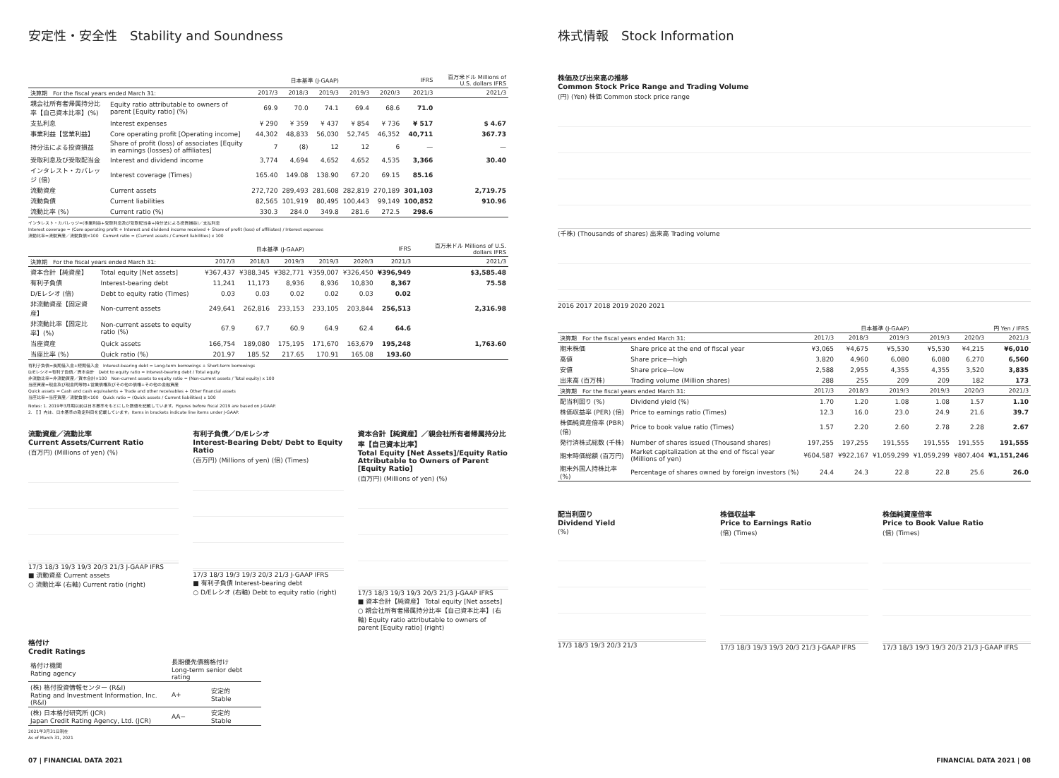安定性・安全性　Stability and Soundness
| | | 日本基準 (J-GAAP) | | | IFRS | | | 百万米ドル Millions of U.S. dollars IFRS |
| --- | --- | --- | --- | --- | --- | --- | --- | --- |
| 決算期 For the fiscal years ended March 31: | | 2017/3 | 2018/3 | 2019/3 | 2019/3 | 2020/3 | 2021/3 | 2021/3 |
| 親会社所有者帰属持分比率【自己資本比率】(%) | Equity ratio attributable to owners of parent [Equity ratio] (%) | 69.9 | 70.0 | 74.1 | 69.4 | 68.6 | 71.0 | |
| 支払利息 | Interest expenses | ¥ 290 | ¥ 359 | ¥ 437 | ¥ 854 | ¥ 736 | ¥ 517 | $ 4.67 |
| 事業利益【営業利益】 | Core operating profit [Operating income] | 44,302 | 48,833 | 56,030 | 52,745 | 46,352 | 40,711 | 367.73 |
| 持分法による投資損益 | Share of profit (loss) of associates [Equity in earnings (losses) of affiliates] | 7 | (8) | 12 | 12 | 6 | — | — |
| 受取利息及び受取配当金 | Interest and dividend income | 3,774 | 4,694 | 4,652 | 4,652 | 4,535 | 3,366 | 30.40 |
| インタレスト・カバレッジ (倍) | Interest coverage (Times) | 165.40 | 149.08 | 138.90 | 67.20 | 69.15 | 85.16 | |
| 流動資産 | Current assets | 272,720 | 289,493 | 281,608 | 282,819 | 270,189 | 301,103 | 2,719.75 |
| 流動負債 | Current liabilities | 82,565 | 101,919 | 80,495 | 100,443 | 99,149 | 100,852 | 910.96 |
| 流動比率 (%) | Current ratio (%) | 330.3 | 284.0 | 349.8 | 281.6 | 272.5 | 298.6 | |
インタレスト・カバレッジ=(事業利益+受取利息及び受取配当金+持分法による投資損益)／支払利息
Interest coverage = (Core operating profit + Interest and dividend income received + Share of profit (loss) of affiliates) / Interest expenses
流動比率=流動資産／流動負債×100　Current ratio = (Current assets / Current liabilities) x 100
| | | 日本基準 (J-GAAP) | | | IFRS | | | 百万米ドル Millions of U.S. dollars IFRS |
| --- | --- | --- | --- | --- | --- | --- | --- | --- |
| 決算期 For the fiscal years ended March 31: | | 2017/3 | 2018/3 | 2019/3 | 2019/3 | 2020/3 | 2021/3 | 2021/3 |
| 資本合計【純資産】 | Total equity [Net assets] | ¥367,437 | ¥388,345 | ¥382,771 | ¥359,007 | ¥326,450 | ¥396,949 | $3,585.48 |
| 有利子負債 | Interest-bearing debt | 11,241 | 11,173 | 8,936 | 8,936 | 10,830 | 8,367 | 75.58 |
| D/Eレシオ (倍) | Debt to equity ratio (Times) | 0.03 | 0.03 | 0.02 | 0.02 | 0.03 | 0.02 | |
| 非流動資産【固定資産】 | Non-current assets | 249,641 | 262,816 | 233,153 | 233,105 | 203,844 | 256,513 | 2,316.98 |
| 非流動比率【固定比率】(%) | Non-current assets to equity ratio (%) | 67.9 | 67.7 | 60.9 | 64.9 | 62.4 | 64.6 | |
| 当座資産 | Quick assets | 166,754 | 189,080 | 175,195 | 171,670 | 163,679 | 195,248 | 1,763.60 |
| 当座比率 (%) | Quick ratio (%) | 201.97 | 185.52 | 217.65 | 170.91 | 165.08 | 193.60 | |
有利子負債=長期借入金+短期借入金　Interest-bearing debt = Long-term borrowings + Short-term borrowings
D/Eレシオ=有利子負債／資本合計　Debt to equity ratio = Interest-bearing debt / Total equity
非流動比率=非流動資産／資本合計×100　Non-current assets to equity ratio = (Non-current assets / Total equity) x 100
当座資産=現金及び現金同等物+営業債権及びその他の債権+その他の金融資産
Quick assets = Cash and cash equivalents + Trade and other receivables + Other financial assets
当座比率=当座資産／流動負債×100　Quick ratio = (Quick assets / Current liabilities) x 100
Notes: 1. 2019年3月期以前は日本基準をもとにした数値を記載しています。Figures before fiscal 2019 are based on J-GAAP.
2. 【 】内は、日本基準の勘定科目を記載しています。Items in brackets indicate line items under J-GAAP.
流動資産／流動比率
Current Assets/Current Ratio
(百万円) (Millions of yen) (%)
17/3 18/3 19/3 19/3 20/3 21/3 J-GAAP IFRS
■ 流動資産 Current assets
○ 流動比率 (右軸) Current ratio (right)
有利子負債／D/Eレシオ
Interest-Bearing Debt/ Debt to Equity Ratio
(百万円) (Millions of yen) (倍) (Times)
17/3 18/3 19/3 19/3 20/3 21/3 J-GAAP IFRS
■ 有利子負債 Interest-bearing debt
○ D/Eレシオ (右軸) Debt to equity ratio (right)
資本合計【純資産】／親会社所有者帰属持分比率【自己資本比率】
Total Equity [Net Assets]/Equity Ratio Attributable to Owners of Parent [Equity Ratio]
(百万円) (Millions of yen) (%)
17/3 18/3 19/3 19/3 20/3 21/3 J-GAAP IFRS
■ 資本合計【純資産】 Total equity [Net assets]
○ 親会社所有者帰属持分比率【自己資本比率】(右軸) Equity ratio attributable to owners of parent [Equity ratio] (right)
格付け
Credit Ratings
| 格付け機関 Rating agency | 長期優先債務格付け Long-term senior debt rating | |
| (株) 格付投資情報センター (R&I) Rating and Investment Information, Inc. (R&I) | A+ | 安定的 Stable |
| (株) 日本格付研究所 (JCR) Japan Credit Rating Agency, Ltd. (JCR) | AA− | 安定的 Stable |
2021年3月31日現在
As of March 31, 2021
株式情報　Stock Information
株価及び出来高の推移
Common Stock Price Range and Trading Volume
(円) (Yen) 株価 Common stock price range
(千株) (Thousands of shares) 出来高 Trading volume
2016 2017 2018 2019 2020 2021
| | | 日本基準 (J-GAAP) | | | 円 Yen / IFRS | | |
| --- | --- | --- | --- | --- | --- | --- | --- |
| 決算期 For the fiscal years ended March 31: | | 2017/3 | 2018/3 | 2019/3 | 2019/3 | 2020/3 | 2021/3 |
| 期末株価 | Share price at the end of fiscal year | ¥3,065 | ¥4,675 | ¥5,530 | ¥5,530 | ¥4,215 | ¥6,010 |
| 高値 | Share price—high | 3,820 | 4,960 | 6,080 | 6,080 | 6,270 | 6,560 |
| 安値 | Share price—low | 2,588 | 2,955 | 4,355 | 4,355 | 3,520 | 3,835 |
| 出来高 (百万株) | Trading volume (Million shares) | 288 | 255 | 209 | 209 | 182 | 173 |
| 決算期 For the fiscal years ended March 31: | | 2017/3 | 2018/3 | 2019/3 | 2019/3 | 2020/3 | 2021/3 |
| 配当利回り (%) | Dividend yield (%) | 1.70 | 1.20 | 1.08 | 1.08 | 1.57 | 1.10 |
| 株価収益率 (PER) (倍) | Price to earnings ratio (Times) | 12.3 | 16.0 | 23.0 | 24.9 | 21.6 | 39.7 |
| 株価純資産倍率 (PBR) (倍) | Price to book value ratio (Times) | 1.57 | 2.20 | 2.60 | 2.78 | 2.28 | 2.67 |
| 発行済株式総数 (千株) | Number of shares issued (Thousand shares) | 197,255 | 197,255 | 191,555 | 191,555 | 191,555 | 191,555 |
| 期末時価総額 (百万円) | Market capitalization at the end of fiscal year (Millions of yen) | ¥604,587 | ¥922,167 | ¥1,059,299 | ¥1,059,299 | ¥807,404 | ¥1,151,246 |
| 期末外国人持株比率 (%) | Percentage of shares owned by foreign investors (%) | 24.4 | 24.3 | 22.8 | 22.8 | 25.6 | 26.0 |
配当利回り
Dividend Yield
(%)
17/3 18/3 19/3 20/3 21/3
株価収益率
Price to Earnings Ratio
(倍) (Times)
17/3 18/3 19/3 19/3 20/3 21/3 J-GAAP IFRS
株価純資産倍率
Price to Book Value Ratio
(倍) (Times)
17/3 18/3 19/3 19/3 20/3 21/3 J-GAAP IFRS
07 | FINANCIAL DATA 2021 FINANCIAL DATA 2021 | 08